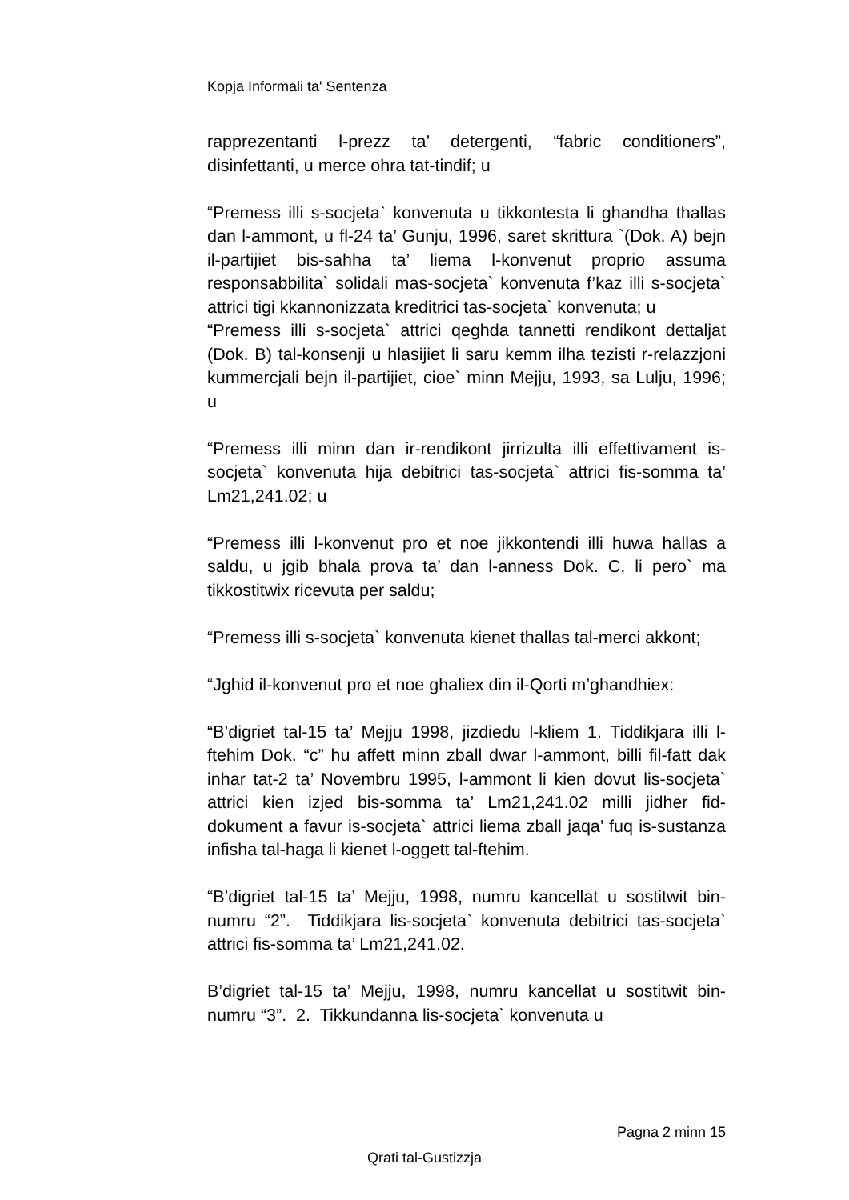Kopja Informali ta' Sentenza
rapprezentanti l-prezz ta’ detergenti, “fabric conditioners”, disinfettanti, u merce ohra tat-tindif; u
“Premess illi s-socjeta` konvenuta u tikkontesta li ghandha thallas dan l-ammont, u fl-24 ta’ Gunju, 1996, saret skrittura `(Dok. A) bejn il-partijiet bis-sahha ta’ liema l-konvenut proprio assuma responsabbilita` solidali mas-socjeta` konvenuta f’kaz illi s-socjeta` attrici tigi kkannonizzata kreditrici tas-socjeta` konvenuta; u
“Premess illi s-socjeta` attrici qeghda tannetti rendikont dettaljat (Dok. B) tal-konsenji u hlasijiet li saru kemm ilha tezisti r-relazzjoni kummercjali bejn il-partijiet, cioe` minn Mejju, 1993, sa Lulju, 1996; u
“Premess illi minn dan ir-rendikont jirrizulta illi effettivament is-socjeta` konvenuta hija debitrici tas-socjeta` attrici fis-somma ta’ Lm21,241.02; u
“Premess illi l-konvenut pro et noe jikkontendi illi huwa hallas a saldu, u jgib bhala prova ta’ dan l-anness Dok. C, li pero` ma tikkostitwix ricevuta per saldu;
“Premess illi s-socjeta` konvenuta kienet thallas tal-merci akkont;
“Jghid il-konvenut pro et noe ghaliex din il-Qorti m’ghandhiex:
“B’digriet tal-15 ta’ Mejju 1998, jizdiedu l-kliem 1. Tiddikjara illi l-ftehim Dok. “c” hu affett minn zball dwar l-ammont, billi fil-fatt dak inhar tat-2 ta’ Novembru 1995, l-ammont li kien dovut lis-socjeta` attrici kien izjed bis-somma ta’ Lm21,241.02 milli jidher fid-dokument a favur is-socjeta` attrici liema zball jaqa’ fuq is-sustanza infisha tal-haga li kienet l-oggett tal-ftehim.
“B’digriet tal-15 ta’ Mejju, 1998, numru kancellat u sostitwit bin-numru “2”. Tiddikjara lis-socjeta` konvenuta debitrici tas-socjeta` attrici fis-somma ta’ Lm21,241.02.
B’digriet tal-15 ta’ Mejju, 1998, numru kancellat u sostitwit bin-numru “3”. 2. Tikkundanna lis-socjeta` konvenuta u
Pagna 2 minn 15
Qrati tal-Gustizzja